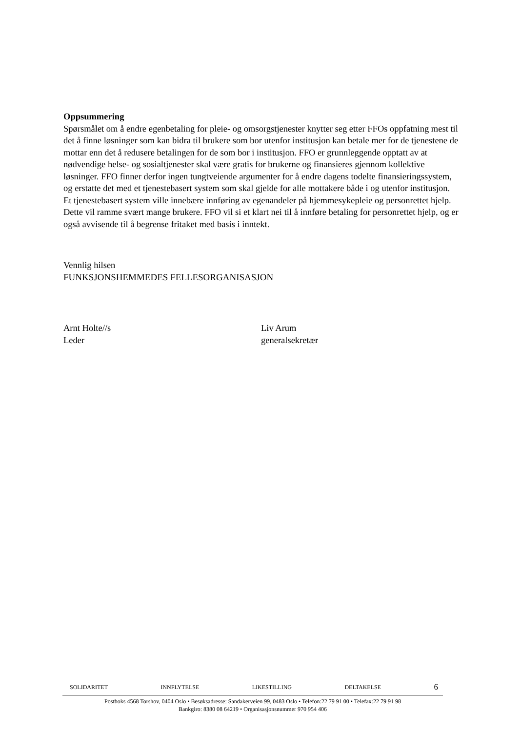Oppsummering
Spørsmålet om å endre egenbetaling for pleie- og omsorgstjenester knytter seg etter FFOs oppfatning mest til det å finne løsninger som kan bidra til brukere som bor utenfor institusjon kan betale mer for de tjenestene de mottar enn det å redusere betalingen for de som bor i institusjon. FFO er grunnleggende opptatt av at nødvendige helse- og sosialtjenester skal være gratis for brukerne og finansieres gjennom kollektive løsninger. FFO finner derfor ingen tungtveiende argumenter for å endre dagens todelte finansieringssystem, og erstatte det med et tjenestebasert system som skal gjelde for alle mottakere både i og utenfor institusjon. Et tjenestebasert system ville innebære innføring av egenandeler på hjemmesykepleie og personrettet hjelp. Dette vil ramme svært mange brukere. FFO vil si et klart nei til å innføre betaling for personrettet hjelp, og er også avvisende til å begrense fritaket med basis i inntekt.
Vennlig hilsen
FUNKSJONSHEMMEDES FELLESORGANISASJON
Arnt Holte//s
Leder
Liv Arum
generalsekretær
SOLIDARITET INNFLYTELSE LIKESTILLING DELTAKELSE 6
Postboks 4568 Torshov, 0404 Oslo • Besøksadresse: Sandakerveien 99, 0483 Oslo • Telefon:22 79 91 00 • Telefax:22 79 91 98
Bankgiro: 8380 08 64219 • Organisasjonsnummer 970 954 406